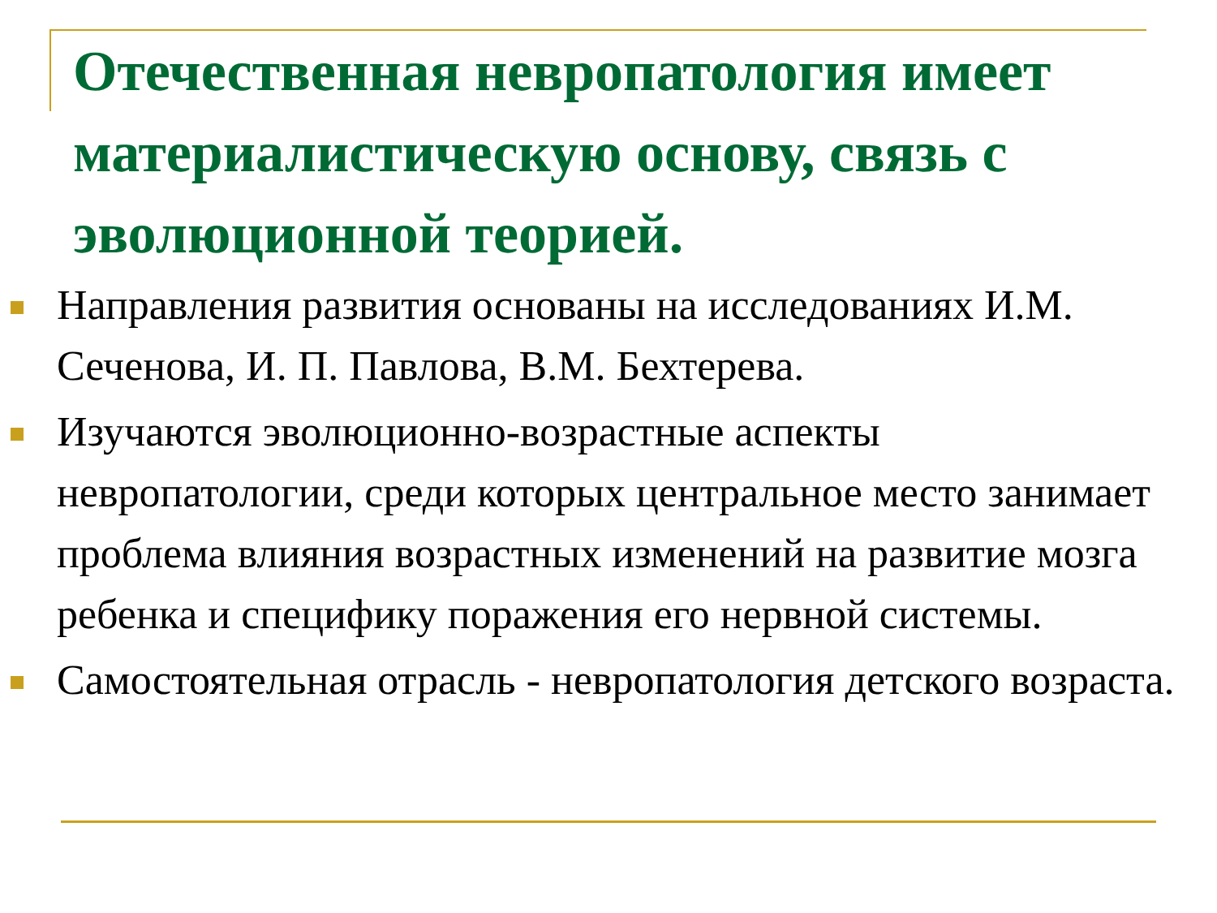Отечественная невропатология имеет материалистическую основу, связь с эволюционной теорией.
Направления развития основаны на исследованиях И.М. Сеченова, И. П. Павлова, В.М. Бехтерева.
Изучаются эволюционно-возрастные аспекты невропатологии, среди которых центральное место занимает проблема влияния возрастных изменений на развитие мозга ребенка и специфику поражения его нервной системы.
Самостоятельная отрасль - невропатология детского возраста.